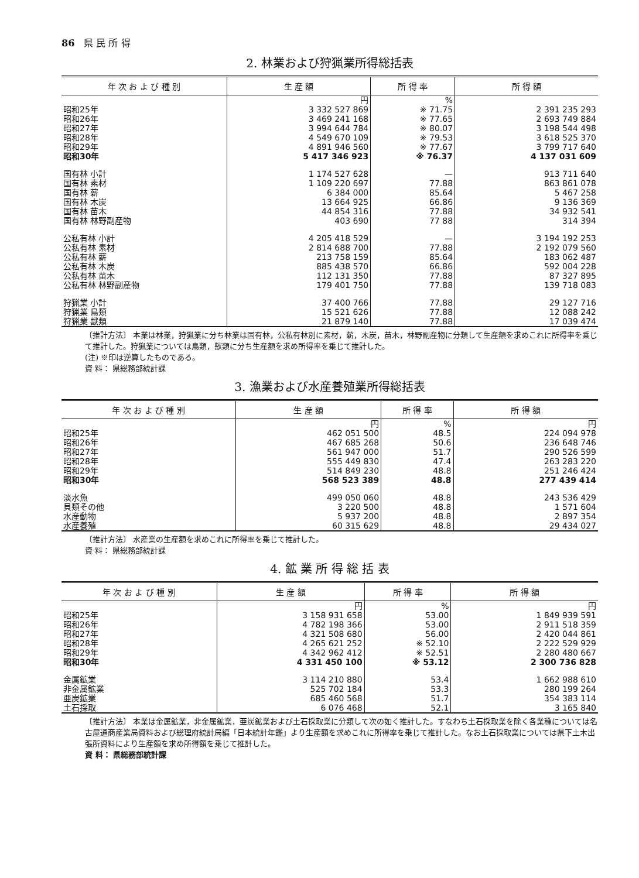86　県 民 所 得
2. 林業および狩猟業所得総括表
| 年 次 お よ び 種 別 | 生 産 額 | 所 得 率 | 所 得 額 |
| --- | --- | --- | --- |
| | 円 | % | |
| 昭和25年 | 3 332 527 869 | ※ 71.75 | 2 391 235 293 |
| 昭和26年 | 3 469 241 168 | ※ 77.65 | 2 693 749 884 |
| 昭和27年 | 3 994 644 784 | ※ 80.07 | 3 198 544 498 |
| 昭和28年 | 4 549 670 109 | ※ 79.53 | 3 618 525 370 |
| 昭和29年 | 4 891 946 560 | ※ 77.67 | 3 799 717 640 |
| 昭和30年 | 5 417 346 923 | ※ 76.37 | 4 137 031 609 |
| 国有林 小計 | 1 174 527 628 | — | 913 711 640 |
| 国有林 素材 | 1 109 220 697 | 77.88 | 863 861 078 |
| 国有林 薪 | 6 384 000 | 85.64 | 5 467 258 |
| 国有林 木炭 | 13 664 925 | 66.86 | 9 136 369 |
| 国有林 苗木 | 44 854 316 | 77.88 | 34 932 541 |
| 国有林 林野副産物 | 403 690 | 77 88 | 314 394 |
| 公私有林 小計 | 4 205 418 529 | — | 3 194 192 253 |
| 公私有林 素材 | 2 814 688 700 | 77.88 | 2 192 079 560 |
| 公私有林 薪 | 213 758 159 | 85.64 | 183 062 487 |
| 公私有林 木炭 | 885 438 570 | 66.86 | 592 004 228 |
| 公私有林 苗木 | 112 131 350 | 77.88 | 87 327 895 |
| 公私有林 林野副産物 | 179 401 750 | 77.88 | 139 718 083 |
| 狩猟業 小計 | 37 400 766 | 77.88 | 29 127 716 |
| 狩猟業 鳥類 | 15 521 626 | 77.88 | 12 088 242 |
| 狩猟業 獣類 | 21 879 140 | 77.88 | 17 039 474 |
〔推計方法〕 本業は林業，狩猟業に分ち林業は国有林，公私有林別に素材，薪，木炭，苗木，林野副産物に分類して生産額を求めこれに所得率を乗じて推計した。狩猟業については鳥類，獣類に分ち生産額を求め所得率を乗じて推計した。
(注) ※印は逆算したものである。
資 料： 県総務部統計課
3. 漁業および水産養殖業所得総括表
| 年 次 お よ び 種 別 | 生 産 額 | 所 得 率 | 所 得 額 |
| --- | --- | --- | --- |
| | 円 | % | 円 |
| 昭和25年 | 462 051 500 | 48.5 | 224 094 978 |
| 昭和26年 | 467 685 268 | 50.6 | 236 648 746 |
| 昭和27年 | 561 947 000 | 51.7 | 290 526 599 |
| 昭和28年 | 555 449 830 | 47.4 | 263 283 220 |
| 昭和29年 | 514 849 230 | 48.8 | 251 246 424 |
| 昭和30年 | 568 523 389 | 48.8 | 277 439 414 |
| 淡水魚 | 499 050 060 | 48.8 | 243 536 429 |
| 貝類その他 | 3 220 500 | 48.8 | 1 571 604 |
| 水産動物 | 5 937 200 | 48.8 | 2 897 354 |
| 水産養殖 | 60 315 629 | 48.8 | 29 434 027 |
〔推計方法〕 水産業の生産額を求めこれに所得率を乗じて推計した。
資 料： 県総務部統計課
4. 鉱 業 所 得 総 括 表
| 年 次 お よ び 種 別 | 生 産 額 | 所 得 率 | 所 得 額 |
| --- | --- | --- | --- |
| | 円 | % | 円 |
| 昭和25年 | 3 158 931 658 | 53.00 | 1 849 939 591 |
| 昭和26年 | 4 782 198 366 | 53.00 | 2 911 518 359 |
| 昭和27年 | 4 321 508 680 | 56.00 | 2 420 044 861 |
| 昭和28年 | 4 265 621 252 | ※ 52.10 | 2 222 529 929 |
| 昭和29年 | 4 342 962 412 | ※ 52.51 | 2 280 480 667 |
| 昭和30年 | 4 331 450 100 | ※ 53.12 | 2 300 736 828 |
| 金属鉱業 | 3 114 210 880 | 53.4 | 1 662 988 610 |
| 非金属鉱業 | 525 702 184 | 53.3 | 280 199 264 |
| 亜炭鉱業 | 685 460 568 | 51.7 | 354 383 114 |
| 土石採取 | 6 076 468 | 52.1 | 3 165 840 |
〔推計方法〕 本業は金属鉱業，非金属鉱業，亜炭鉱業および土石採取業に分類して次の如く推計した。すなわち土石採取業を除く各業種については名古屋通商産業局資料および総理府統計局編「日本統計年鑑」より生産額を求めこれに所得率を乗じて推計した。なお土石採取業については県下土木出張所資料により生産額を求め所得額を乗じて推計した。
資 料： 県総務部統計課